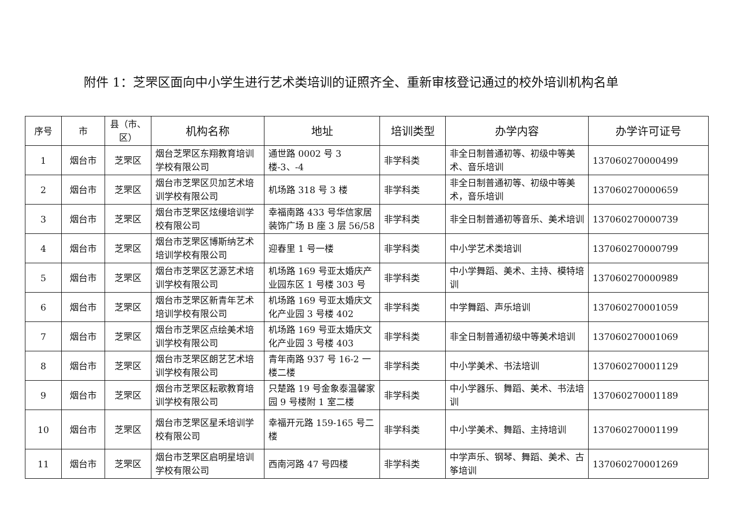附件 1：芝罘区面向中小学生进行艺术类培训的证照齐全、重新审核登记通过的校外培训机构名单
| 序号 | 市 | 县（市、区） | 机构名称 | 地址 | 培训类型 | 办学内容 | 办学许可证号 |
| --- | --- | --- | --- | --- | --- | --- | --- |
| 1 | 烟台市 | 芝罘区 | 烟台芝罘区东翔教育培训学校有限公司 | 通世路 0002 号 3 楼-3、-4 | 非学科类 | 非全日制普通初等、初级中等美术、音乐培训 | 137060270000499 |
| 2 | 烟台市 | 芝罘区 | 烟台市芝罘区贝加艺术培训学校有限公司 | 机场路 318 号 3 楼 | 非学科类 | 非全日制普通初等、初级中等美术，音乐培训 | 137060270000659 |
| 3 | 烟台市 | 芝罘区 | 烟台市芝罘区炫缦培训学校有限公司 | 幸福南路 433 号华信家居装饰广场 B 座 3 层 56/58 | 非学科类 | 非全日制普通初等音乐、美术培训 | 137060270000739 |
| 4 | 烟台市 | 芝罘区 | 烟台市芝罘区博斯纳艺术培训学校有限公司 | 迎春里 1 号一楼 | 非学科类 | 中小学艺术类培训 | 137060270000799 |
| 5 | 烟台市 | 芝罘区 | 烟台市芝罘区艺源艺术培训学校有限公司 | 机场路 169 号亚太婚庆产业园东区 1 号楼 303 号 | 非学科类 | 中小学舞蹈、美术、主持、模特培训 | 137060270000989 |
| 6 | 烟台市 | 芝罘区 | 烟台市芝罘区新青年艺术培训学校有限公司 | 机场路 169 号亚太婚庆文化产业园 3 号楼 402 | 非学科类 | 中学舞蹈、声乐培训 | 137060270001059 |
| 7 | 烟台市 | 芝罘区 | 烟台市芝罘区点绘美术培训学校有限公司 | 机场路 169 号亚太婚庆文化产业园 3 号楼 403 | 非学科类 | 非全日制普通初级中等美术培训 | 137060270001069 |
| 8 | 烟台市 | 芝罘区 | 烟台市芝罘区朗艺艺术培训学校有限公司 | 青年南路 937 号 16-2 一楼二楼 | 非学科类 | 中小学美术、书法培训 | 137060270001129 |
| 9 | 烟台市 | 芝罘区 | 烟台市芝罘区耘歌教育培训学校有限公司 | 只楚路 19 号金象泰温馨家园 9 号楼附 1 室二楼 | 非学科类 | 中小学器乐、舞蹈、美术、书法培训 | 137060270001189 |
| 10 | 烟台市 | 芝罘区 | 烟台市芝罘区星禾培训学校有限公司 | 幸福开元路 159-165 号二楼 | 非学科类 | 中小学美术、舞蹈、主持培训 | 137060270001199 |
| 11 | 烟台市 | 芝罘区 | 烟台市芝罘区启明星培训学校有限公司 | 西南河路 47 号四楼 | 非学科类 | 中学声乐、钢琴、舞蹈、美术、古筝培训 | 137060270001269 |